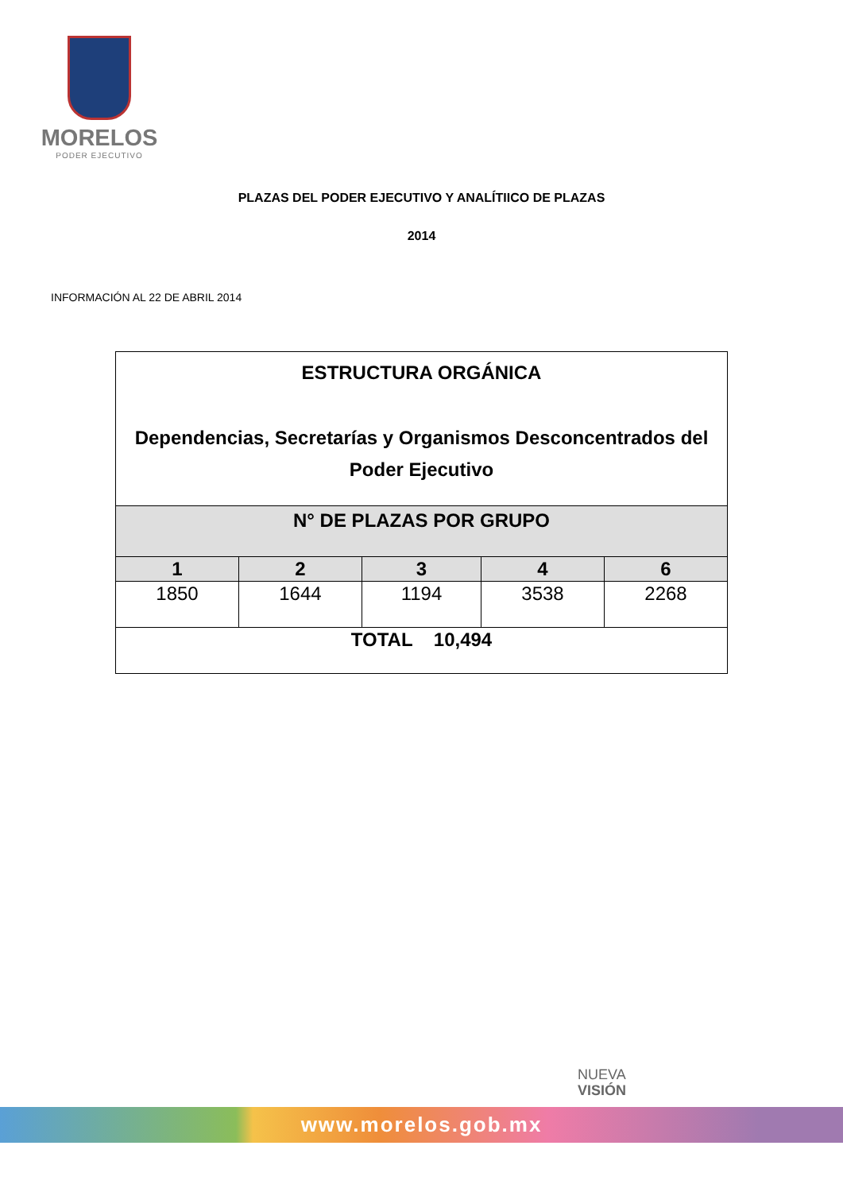MORELOS
PODER EJECUTIVO
PLAZAS DEL PODER EJECUTIVO Y ANALÍTIICO DE PLAZAS
2014
INFORMACIÓN AL 22 DE ABRIL 2014
| ESTRUCTURA ORGÁNICA Dependencias, Secretarías y Organismos Desconcentrados del Poder Ejecutivo | | | | |
| --- | --- | --- | --- | --- |
| N° DE PLAZAS POR GRUPO | | | | |
| 1 | 2 | 3 | 4 | 6 |
| 1850 | 1644 | 1194 | 3538 | 2268 |
| TOTAL 10,494 | | | | |
NUEVA
VISIÓN
www.morelos.gob.mx